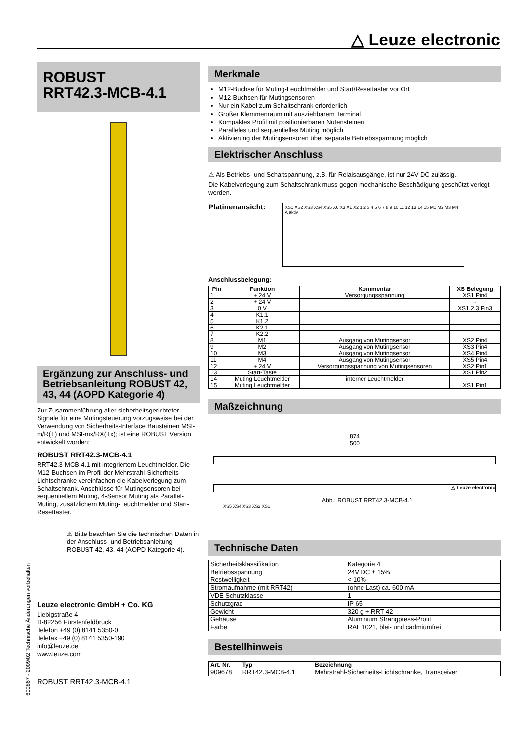△ Leuze electronic
600867 - 2009/02 Technische Änderungen vorbehalten
ROBUST
RRT42.3-MCB-4.1
Ergänzung zur Anschluss- und Betriebsanleitung ROBUST 42, 43, 44 (AOPD Kategorie 4)
Zur Zusammenführung aller sicherheitsgerichteter Signale für eine Mutingsteuerung vorzugsweise bei der Verwendung von Sicherheits-Interface Bausteinen MSI-m/R(T) und MSI-mx/RX(Tx); ist eine ROBUST Version entwickelt worden:
ROBUST RRT42.3-MCB-4.1
RRT42.3-MCB-4.1 mit integriertem Leuchtmelder. Die M12-Buchsen im Profil der Mehrstrahl-Sicherheits-Lichtschranke vereinfachen die Kabelverlegung zum Schaltschrank. Anschlüsse für Mutingsensoren bei sequentiellem Muting, 4-Sensor Muting als Parallel-Muting, zusätzlichem Muting-Leuchtmelder und Start-Resettaster.
⚠ Bitte beachten Sie die technischen Daten in der Anschluss- und Betriebsanleitung ROBUST 42, 43, 44 (AOPD Kategorie 4).
Leuze electronic GmbH + Co. KG
Liebigstraße 4
D-82256 Fürstenfeldbruck
Telefon +49 (0) 8141 5350-0
Telefax +49 (0) 8141 5350-190
info@leuze.de
www.leuze.com
ROBUST RRT42.3-MCB-4.1
Merkmale
M12-Buchse für Muting-Leuchtmelder und Start/Resettaster vor Ort
M12-Buchsen für Mutingsensoren
Nur ein Kabel zum Schaltschrank erforderlich
Großer Klemmenraum mit ausziehbarem Terminal
Kompaktes Profil mit positionierbaren Nutensteinen
Paralleles und sequentielles Muting möglich
Aktivierung der Mutingsensoren über separate Betriebsspannung möglich
Elektrischer Anschluss
⚠ Als Betriebs- und Schaltspannung, z.B. für Relaisausgänge, ist nur 24V DC zulässig.
Die Kabelverlegung zum Schaltschrank muss gegen mechanische Beschädigung geschützt verlegt werden.
Platinenansicht:
XS1 XS2 XS3 XS4 XS5 X6 X3 X1 X2 1 2 3 4 5 6 7 8 9 10 11 12 13 14 15 M1 M2 M3 M4 A aktiv
Anschlussbelegung:
| Pin | Funktion | Kommentar | XS Belegung |
| --- | --- | --- | --- |
| 1 | + 24 V | Versorgungsspannung | XS1 Pin4 |
| 2 | + 24 V | | - |
| 3 | 0 V | | XS1,2,3 Pin3 |
| 4 | K1.1 | | |
| 5 | K1.2 | | |
| 6 | K2.1 | | |
| 7 | K2.2 | | |
| 8 | M1 | Ausgang von Mutingsensor | XS2 Pin4 |
| 9 | M2 | Ausgang von Mutingsensor | XS3 Pin4 |
| 10 | M3 | Ausgang von Mutingsensor | XS4 Pin4 |
| 11 | M4 | Ausgang von Mutingsensor | XS5 Pin4 |
| 12 | + 24 V | Versorgungsspannung von Mutingsensoren | XS2 Pin1 |
| 13 | Start-Taste | | XS1 Pin2 |
| 14 | Muting Leuchtmelder | interner Leuchtmelder | |
| 15 | Muting Leuchtmelder | | XS1 Pin1 |
Maßzeichnung
874
500
△ Leuze electronic
Abb.: ROBUST RRT42.3-MCB-4.1
XS5 XS4 XS3 XS2 XS1
Technische Daten
| Sicherheitsklassifikation | Kategorie 4 |
| Betriebsspannung | 24V DC ± 15% |
| Restwelligkeit | < 10% |
| Stromaufnahme (mit RRT42) | (ohne Last) ca. 600 mA |
| VDE Schutzklasse | 1 |
| Schutzgrad | IP 65 |
| Gewicht | 320 g + RRT 42 |
| Gehäuse | Aluminium Strangpress-Profil |
| Farbe | RAL 1021, blei- und cadmiumfrei |
Bestellhinweis
| Art. Nr. | Typ | Bezeichnung |
| --- | --- | --- |
| 909678 | RRT42.3-MCB-4.1 | Mehrstrahl-Sicherheits-Lichtschranke, Transceiver |